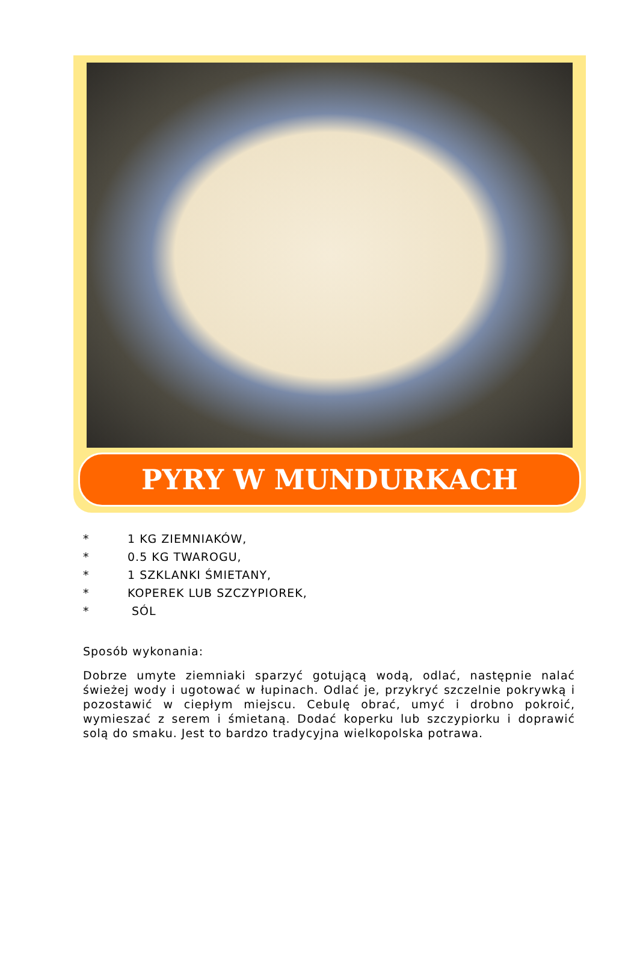PYRY W MUNDURKACH
* 1 KG ZIEMNIAKÓW,
* 0.5 KG TWAROGU,
* 1 SZKLANKI ŚMIETANY,
* KOPEREK LUB SZCZYPIOREK,
* SÓL
Sposób wykonania:
Dobrze umyte ziemniaki sparzyć gotującą wodą, odlać, następnie nalać świeżej wody i ugotować w łupinach. Odlać je, przykryć szczelnie pokrywką i pozostawić w ciepłym miejscu. Cebulę obrać, umyć i drobno pokroić, wymieszać z serem i śmietaną. Dodać koperku lub szczypiorku i doprawić solą do smaku. Jest to bardzo tradycyjna wielkopolska potrawa.